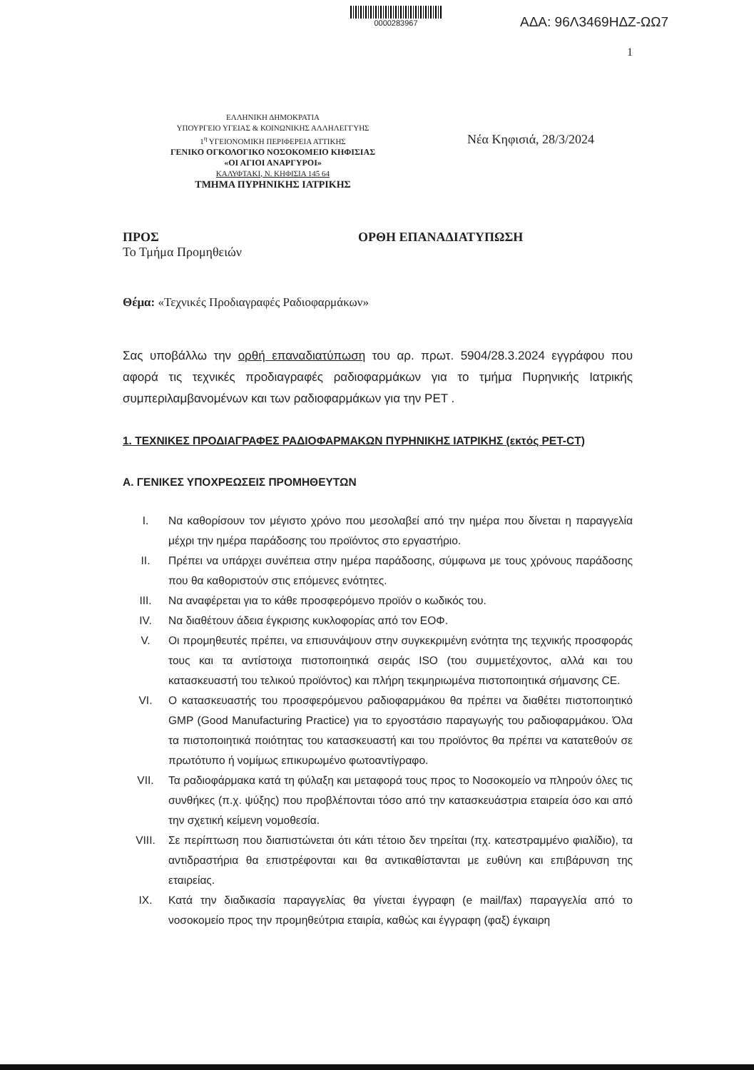0000283967
ΑΔΑ: 96Λ3469ΗΔΖ-ΩΩ7
1
ΕΛΛΗΝΙΚΗ ΔΗΜΟΚΡΑΤΙΑ
ΥΠΟΥΡΓΕΙΟ ΥΓΕΙΑΣ & ΚΟΙΝΩΝΙΚΗΣ ΑΛΛΗΛΕΓΓΥΗΣ
1<sup>η</sup> ΥΓΕΙΟΝΟΜΙΚΗ ΠΕΡΙΦΕΡΕΙΑ ΑΤΤΙΚΗΣ
ΓΕΝΙΚΟ ΟΓΚΟΛΟΓΙΚΟ ΝΟΣΟΚΟΜΕΙΟ ΚΗΦΙΣΙΑΣ
«ΟΙ ΑΓΙΟΙ ΑΝΑΡΓΥΡΟΙ»
ΚΑΛΥΦΤΑΚΙ, Ν. ΚΗΦΙΣΙΑ 145 64
ΤΜΗΜΑ ΠΥΡΗΝΙΚΗΣ ΙΑΤΡΙΚΗΣ
Νέα Κηφισιά, 28/3/2024
ΠΡΟΣ
Το Τμήμα Προμηθειών
ΟΡΘΗ ΕΠΑΝΑΔΙΑΤΥΠΩΣΗ
Θέμα: «Τεχνικές Προδιαγραφές Ραδιοφαρμάκων»
Σας υποβάλλω την ορθή επαναδιατύπωση του αρ. πρωτ. 5904/28.3.2024 εγγράφου που αφορά τις τεχνικές προδιαγραφές ραδιοφαρμάκων για το τμήμα Πυρηνικής Ιατρικής συμπεριλαμβανομένων και των ραδιοφαρμάκων για την PET .
1. ΤΕΧΝΙΚΕΣ ΠΡΟΔΙΑΓΡΑΦΕΣ ΡΑΔΙΟΦΑΡΜΑΚΩΝ ΠΥΡΗΝΙΚΗΣ ΙΑΤΡΙΚΗΣ (εκτός PET-CT)
Α. ΓΕΝΙΚΕΣ ΥΠΟΧΡΕΩΣΕΙΣ ΠΡΟΜΗΘΕΥΤΩΝ
I. Να καθορίσουν τον μέγιστο χρόνο που μεσολαβεί από την ημέρα που δίνεται η παραγγελία μέχρι την ημέρα παράδοσης του προϊόντος στο εργαστήριο.
II. Πρέπει να υπάρχει συνέπεια στην ημέρα παράδοσης, σύμφωνα με τους χρόνους παράδοσης που θα καθοριστούν στις επόμενες ενότητες.
III. Να αναφέρεται για το κάθε προσφερόμενο προϊόν ο κωδικός του.
IV. Να διαθέτουν άδεια έγκρισης κυκλοφορίας από τον ΕΟΦ.
V. Οι προμηθευτές πρέπει, να επισυνάψουν στην συγκεκριμένη ενότητα της τεχνικής προσφοράς τους και τα αντίστοιχα πιστοποιητικά σειράς ISO (του συμμετέχοντος, αλλά και του κατασκευαστή του τελικού προϊόντος) και πλήρη τεκμηριωμένα πιστοποιητικά σήμανσης CE.
VI. Ο κατασκευαστής του προσφερόμενου ραδιοφαρμάκου θα πρέπει να διαθέτει πιστοποιητικό GMP (Good Manufacturing Practice) για το εργοστάσιο παραγωγής του ραδιοφαρμάκου. Όλα τα πιστοποιητικά ποιότητας του κατασκευαστή και του προϊόντος θα πρέπει να κατατεθούν σε πρωτότυπο ή νομίμως επικυρωμένο φωτοαντίγραφο.
VII. Τα ραδιοφάρμακα κατά τη φύλαξη και μεταφορά τους προς το Νοσοκομείο να πληρούν όλες τις συνθήκες (π.χ. ψύξης) που προβλέπονται τόσο από την κατασκευάστρια εταιρεία όσο και από την σχετική κείμενη νομοθεσία.
VIII. Σε περίπτωση που διαπιστώνεται ότι κάτι τέτοιο δεν τηρείται (πχ. κατεστραμμένο φιαλίδιο), τα αντιδραστήρια θα επιστρέφονται και θα αντικαθίστανται με ευθύνη και επιβάρυνση της εταιρείας.
IX. Κατά την διαδικασία παραγγελίας θα γίνεται έγγραφη (e mail/fax) παραγγελία από το νοσοκομείο προς την προμηθεύτρια εταιρία, καθώς και έγγραφη (φαξ) έγκαιρη